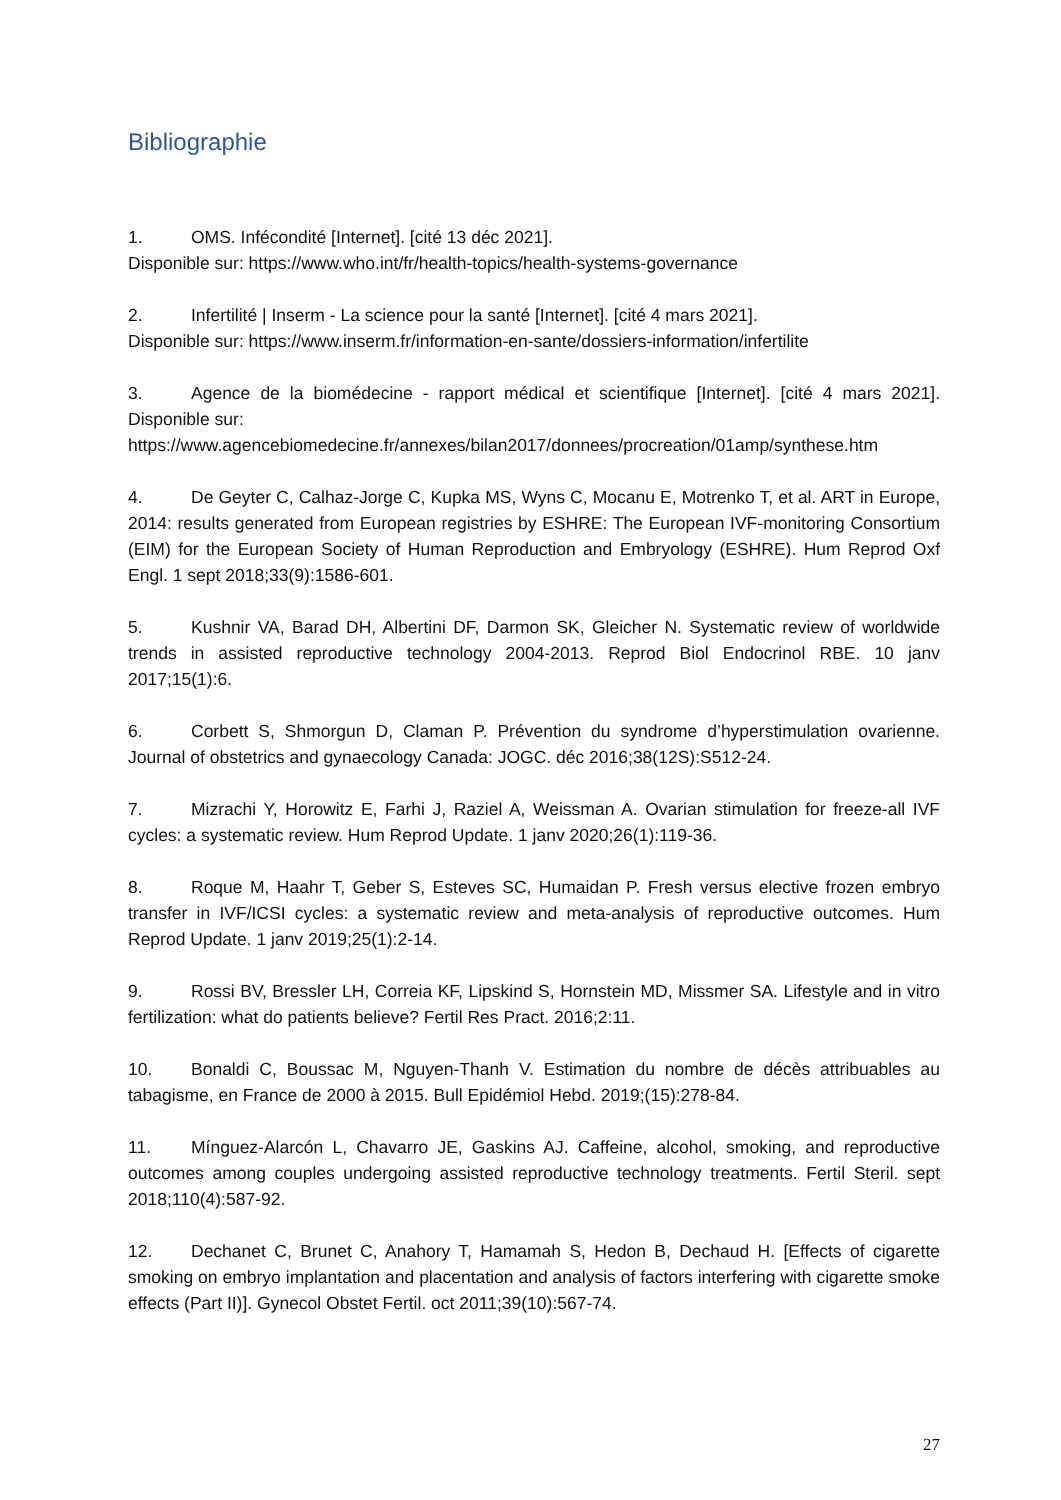Bibliographie
1. OMS. Infécondité [Internet]. [cité 13 déc 2021].
Disponible sur: https://www.who.int/fr/health-topics/health-systems-governance
2. Infertilité | Inserm - La science pour la santé [Internet]. [cité 4 mars 2021].
Disponible sur: https://www.inserm.fr/information-en-sante/dossiers-information/infertilite
3. Agence de la biomédecine - rapport médical et scientifique [Internet]. [cité 4 mars 2021]. Disponible sur:
https://www.agencebiomedecine.fr/annexes/bilan2017/donnees/procreation/01amp/synthese.htm
4. De Geyter C, Calhaz-Jorge C, Kupka MS, Wyns C, Mocanu E, Motrenko T, et al. ART in Europe, 2014: results generated from European registries by ESHRE: The European IVF-monitoring Consortium (EIM) for the European Society of Human Reproduction and Embryology (ESHRE). Hum Reprod Oxf Engl. 1 sept 2018;33(9):1586-601.
5. Kushnir VA, Barad DH, Albertini DF, Darmon SK, Gleicher N. Systematic review of worldwide trends in assisted reproductive technology 2004-2013. Reprod Biol Endocrinol RBE. 10 janv 2017;15(1):6.
6. Corbett S, Shmorgun D, Claman P. Prévention du syndrome d’hyperstimulation ovarienne. Journal of obstetrics and gynaecology Canada: JOGC. déc 2016;38(12S):S512-24.
7. Mizrachi Y, Horowitz E, Farhi J, Raziel A, Weissman A. Ovarian stimulation for freeze-all IVF cycles: a systematic review. Hum Reprod Update. 1 janv 2020;26(1):119-36.
8. Roque M, Haahr T, Geber S, Esteves SC, Humaidan P. Fresh versus elective frozen embryo transfer in IVF/ICSI cycles: a systematic review and meta-analysis of reproductive outcomes. Hum Reprod Update. 1 janv 2019;25(1):2-14.
9. Rossi BV, Bressler LH, Correia KF, Lipskind S, Hornstein MD, Missmer SA. Lifestyle and in vitro fertilization: what do patients believe? Fertil Res Pract. 2016;2:11.
10. Bonaldi C, Boussac M, Nguyen-Thanh V. Estimation du nombre de décès attribuables au tabagisme, en France de 2000 à 2015. Bull Epidémiol Hebd. 2019;(15):278-84.
11. Mínguez-Alarcón L, Chavarro JE, Gaskins AJ. Caffeine, alcohol, smoking, and reproductive outcomes among couples undergoing assisted reproductive technology treatments. Fertil Steril. sept 2018;110(4):587-92.
12. Dechanet C, Brunet C, Anahory T, Hamamah S, Hedon B, Dechaud H. [Effects of cigarette smoking on embryo implantation and placentation and analysis of factors interfering with cigarette smoke effects (Part II)]. Gynecol Obstet Fertil. oct 2011;39(10):567-74.
27